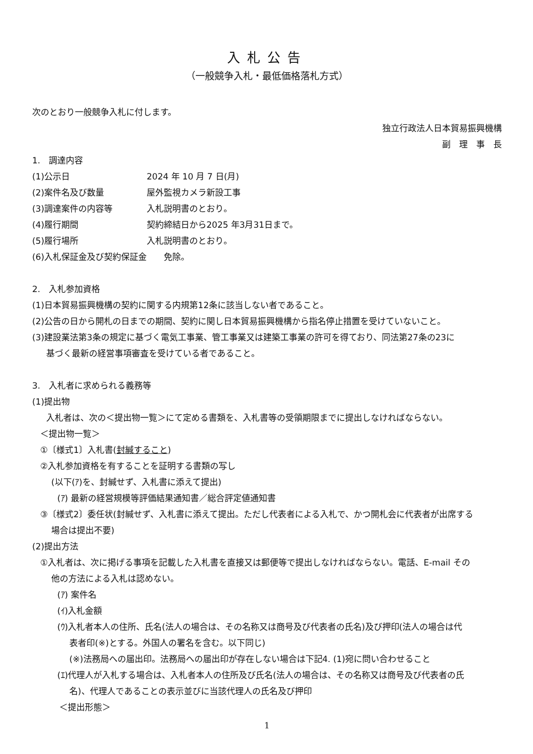入札公告
（一般競争入札・最低価格落札方式）
次のとおり一般競争入札に付します。
独立行政法人日本貿易振興機構
副　理　事　長
1.　調達内容
(1)公示日 2024 年 10 月 7 日(月)
(2)案件名及び数量 屋外監視カメラ新設工事
(3)調達案件の内容等 入札説明書のとおり。
(4)履行期間 契約締結日から2025 年3月31日まで。
(5)履行場所 入札説明書のとおり。
(6)入札保証金及び契約保証金　　免除。
2.　入札参加資格
(1)日本貿易振興機構の契約に関する内規第12条に該当しない者であること。
(2)公告の日から開札の日までの期間、契約に関し日本貿易振興機構から指名停止措置を受けていないこと。
(3)建設業法第3条の規定に基づく電気工事業、管工事業又は建築工事業の許可を得ており、同法第27条の23に
基づく最新の経営事項審査を受けている者であること。
3.　入札者に求められる義務等
(1)提出物
入札者は、次の＜提出物一覧＞にて定める書類を、入札書等の受領期限までに提出しなければならない。
＜提出物一覧＞
①〔様式1〕入札書(封緘すること)
②入札参加資格を有することを証明する書類の写し
(以下(ｱ)を、封緘せず、入札書に添えて提出)
(ｱ) 最新の経営規模等評価結果通知書／総合評定値通知書
③〔様式2〕委任状(封緘せず、入札書に添えて提出。ただし代表者による入札で、かつ開札会に代表者が出席する
場合は提出不要)
(2)提出方法
①入札者は、次に掲げる事項を記載した入札書を直接又は郵便等で提出しなければならない。電話、E-mail その
他の方法による入札は認めない。
(ｱ) 案件名
(ｲ)入札金額
(ｳ)入札者本人の住所、氏名(法人の場合は、その名称又は商号及び代表者の氏名)及び押印(法人の場合は代
表者印(※)とする。外国人の署名を含む。以下同じ)
(※)法務局への届出印。法務局への届出印が存在しない場合は下記4. (1)宛に問い合わせること
(ｴ)代理人が入札する場合は、入札者本人の住所及び氏名(法人の場合は、その名称又は商号及び代表者の氏
名)、代理人であることの表示並びに当該代理人の氏名及び押印
＜提出形態＞
1